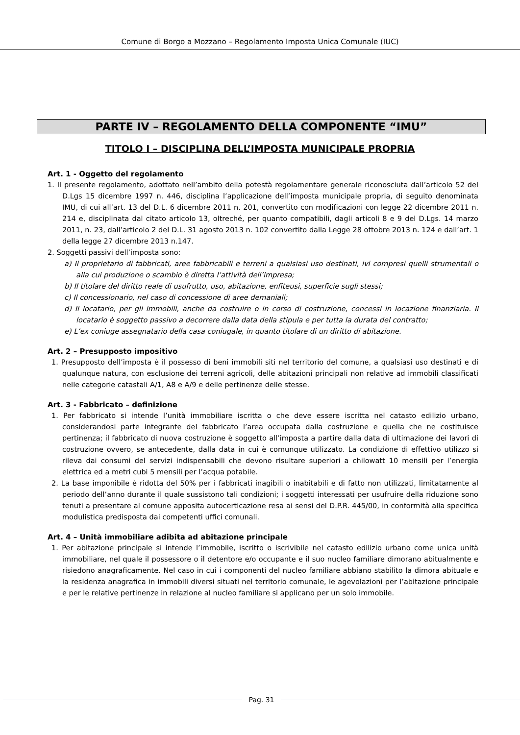Comune di Borgo a Mozzano – Regolamento Imposta Unica Comunale (IUC)
PARTE IV – REGOLAMENTO DELLA COMPONENTE “IMU”
TITOLO I – DISCIPLINA DELL’IMPOSTA MUNICIPALE PROPRIA
Art. 1 - Oggetto del regolamento
1. Il presente regolamento, adottato nell’ambito della potestà regolamentare generale riconosciuta dall’articolo 52 del D.Lgs 15 dicembre 1997 n. 446, disciplina l’applicazione dell’imposta municipale propria, di seguito denominata IMU, di cui all’art. 13 del D.L. 6 dicembre 2011 n. 201, convertito con modificazioni con legge 22 dicembre 2011 n. 214 e, disciplinata dal citato articolo 13, oltreché, per quanto compatibili, dagli articoli 8 e 9 del D.Lgs. 14 marzo 2011, n. 23, dall’articolo 2 del D.L. 31 agosto 2013 n. 102 convertito dalla Legge 28 ottobre 2013 n. 124 e dall’art. 1 della legge 27 dicembre 2013 n.147.
2. Soggetti passivi dell’imposta sono:
a) Il proprietario di fabbricati, aree fabbricabili e terreni a qualsiasi uso destinati, ivi compresi quelli strumentali o alla cui produzione o scambio è diretta l’attività dell’impresa;
b) Il titolare del diritto reale di usufrutto, uso, abitazione, enfiteusi, superficie sugli stessi;
c) Il concessionario, nel caso di concessione di aree demaniali;
d) Il locatario, per gli immobili, anche da costruire o in corso di costruzione, concessi in locazione finanziaria. Il locatario è soggetto passivo a decorrere dalla data della stipula e per tutta la durata del contratto;
e) L’ex coniuge assegnatario della casa coniugale, in quanto titolare di un diritto di abitazione.
Art. 2 – Presupposto impositivo
1. Presupposto dell’imposta è il possesso di beni immobili siti nel territorio del comune, a qualsiasi uso destinati e di qualunque natura, con esclusione dei terreni agricoli, delle abitazioni principali non relative ad immobili classificati nelle categorie catastali A/1, A8 e A/9 e delle pertinenze delle stesse.
Art. 3 - Fabbricato – definizione
1. Per fabbricato si intende l’unità immobiliare iscritta o che deve essere iscritta nel catasto edilizio urbano, considerandosi parte integrante del fabbricato l’area occupata dalla costruzione e quella che ne costituisce pertinenza; il fabbricato di nuova costruzione è soggetto all’imposta a partire dalla data di ultimazione dei lavori di costruzione ovvero, se antecedente, dalla data in cui è comunque utilizzato. La condizione di effettivo utilizzo si rileva dai consumi del servizi indispensabili che devono risultare superiori a chilowatt 10 mensili per l’energia elettrica ed a metri cubi 5 mensili per l’acqua potabile.
2. La base imponibile è ridotta del 50% per i fabbricati inagibili o inabitabili e di fatto non utilizzati, limitatamente al periodo dell’anno durante il quale sussistono tali condizioni; i soggetti interessati per usufruire della riduzione sono tenuti a presentare al comune apposita autocerticazione resa ai sensi del D.P.R. 445/00, in conformità alla specifica modulistica predisposta dai competenti uffici comunali.
Art. 4 – Unità immobiliare adibita ad abitazione principale
1. Per abitazione principale si intende l’immobile, iscritto o iscrivibile nel catasto edilizio urbano come unica unità immobiliare, nel quale il possessore o il detentore e/o occupante e il suo nucleo familiare dimorano abitualmente e risiedono anagraficamente. Nel caso in cui i componenti del nucleo familiare abbiano stabilito la dimora abituale e la residenza anagrafica in immobili diversi situati nel territorio comunale, le agevolazioni per l’abitazione principale e per le relative pertinenze in relazione al nucleo familiare si applicano per un solo immobile.
Pag. 31